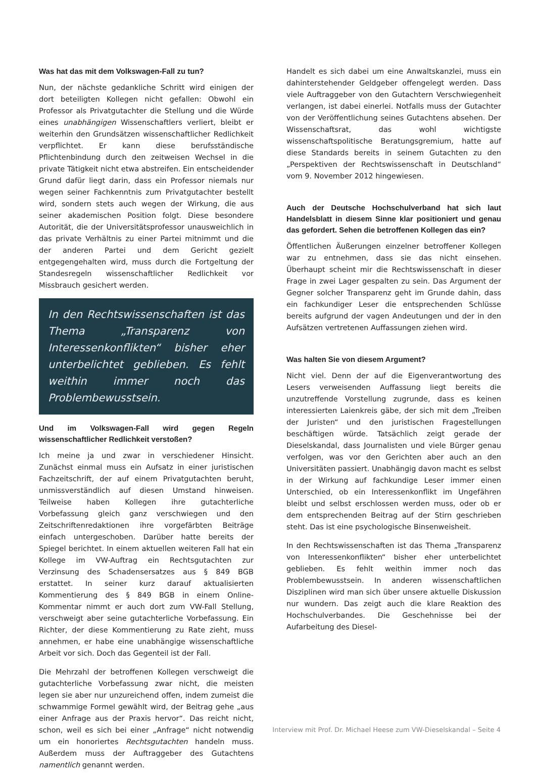Was hat das mit dem Volkswagen-Fall zu tun?
Nun, der nächste gedankliche Schritt wird einigen der dort beteiligten Kollegen nicht gefallen: Obwohl ein Professor als Privatgutachter die Stellung und die Würde eines unabhängigen Wissenschaftlers verliert, bleibt er weiterhin den Grundsätzen wissenschaftlicher Redlichkeit verpflichtet. Er kann diese berufsständische Pflichtenbindung durch den zeitweisen Wechsel in die private Tätigkeit nicht etwa abstreifen. Ein entscheidender Grund dafür liegt darin, dass ein Professor niemals nur wegen seiner Fachkenntnis zum Privatgutachter bestellt wird, sondern stets auch wegen der Wirkung, die aus seiner akademischen Position folgt. Diese besondere Autorität, die der Universitätsprofessor unausweichlich in das private Verhältnis zu einer Partei mitnimmt und die der anderen Partei und dem Gericht gezielt entgegengehalten wird, muss durch die Fortgeltung der Standesregeln wissenschaftlicher Redlichkeit vor Missbrauch gesichert werden.
In den Rechtswissenschaften ist das Thema „Transparenz von Interessenkonflikten“ bisher eher unterbelichtet geblieben. Es fehlt weithin immer noch das Problembewusstsein.
Und im Volkswagen-Fall wird gegen Regeln wissenschaftlicher Redlichkeit verstoßen?
Ich meine ja und zwar in verschiedener Hinsicht. Zunächst einmal muss ein Aufsatz in einer juristischen Fachzeitschrift, der auf einem Privatgutachten beruht, unmissverständlich auf diesen Umstand hinweisen. Teilweise haben Kollegen ihre gutachterliche Vorbefassung gleich ganz verschwiegen und den Zeitschriftenredaktionen ihre vorgefärbten Beiträge einfach untergeschoben. Darüber hatte bereits der Spiegel berichtet. In einem aktuellen weiteren Fall hat ein Kollege im VW-Auftrag ein Rechtsgutachten zur Verzinsung des Schadensersatzes aus § 849 BGB erstattet. In seiner kurz darauf aktualisierten Kommentierung des § 849 BGB in einem Online-Kommentar nimmt er auch dort zum VW-Fall Stellung, verschweigt aber seine gutachterliche Vorbefassung. Ein Richter, der diese Kommentierung zu Rate zieht, muss annehmen, er habe eine unabhängige wissenschaftliche Arbeit vor sich. Doch das Gegenteil ist der Fall.
Die Mehrzahl der betroffenen Kollegen verschweigt die gutachterliche Vorbefassung zwar nicht, die meisten legen sie aber nur unzureichend offen, indem zumeist die schwammige Formel gewählt wird, der Beitrag gehe „aus einer Anfrage aus der Praxis hervor“. Das reicht nicht, schon, weil es sich bei einer „Anfrage“ nicht notwendig um ein honoriertes Rechtsgutachten handeln muss. Außerdem muss der Auftraggeber des Gutachtens namentlich genannt werden.
Handelt es sich dabei um eine Anwaltskanzlei, muss ein dahinterstehender Geldgeber offengelegt werden. Dass viele Auftraggeber von den Gutachtern Verschwiegenheit verlangen, ist dabei einerlei. Notfalls muss der Gutachter von der Veröffentlichung seines Gutachtens absehen. Der Wissenschaftsrat, das wohl wichtigste wissenschaftspolitische Beratungsgremium, hatte auf diese Standards bereits in seinem Gutachten zu den „Perspektiven der Rechtswissenschaft in Deutschland“ vom 9. November 2012 hingewiesen.
Auch der Deutsche Hochschulverband hat sich laut Handelsblatt in diesem Sinne klar positioniert und genau das gefordert. Sehen die betroffenen Kollegen das ein?
Öffentlichen Äußerungen einzelner betroffener Kollegen war zu entnehmen, dass sie das nicht einsehen. Überhaupt scheint mir die Rechtswissenschaft in dieser Frage in zwei Lager gespalten zu sein. Das Argument der Gegner solcher Transparenz geht im Grunde dahin, dass ein fachkundiger Leser die entsprechenden Schlüsse bereits aufgrund der vagen Andeutungen und der in den Aufsätzen vertretenen Auffassungen ziehen wird.
Was halten Sie von diesem Argument?
Nicht viel. Denn der auf die Eigenverantwortung des Lesers verweisenden Auffassung liegt bereits die unzutreffende Vorstellung zugrunde, dass es keinen interessierten Laienkreis gäbe, der sich mit dem „Treiben der Juristen“ und den juristischen Fragestellungen beschäftigen würde. Tatsächlich zeigt gerade der Dieselskandal, dass Journalisten und viele Bürger genau verfolgen, was vor den Gerichten aber auch an den Universitäten passiert. Unabhängig davon macht es selbst in der Wirkung auf fachkundige Leser immer einen Unterschied, ob ein Interessenkonflikt im Ungefähren bleibt und selbst erschlossen werden muss, oder ob er dem entsprechenden Beitrag auf der Stirn geschrieben steht. Das ist eine psychologische Binsenweisheit.
In den Rechtswissenschaften ist das Thema „Transparenz von Interessenkonflikten“ bisher eher unterbelichtet geblieben. Es fehlt weithin immer noch das Problembewusstsein. In anderen wissenschaftlichen Disziplinen wird man sich über unsere aktuelle Diskussion nur wundern. Das zeigt auch die klare Reaktion des Hochschulverbandes. Die Geschehnisse bei der Aufarbeitung des Diesel-
Interview mit Prof. Dr. Michael Heese zum VW-Dieselskandal – Seite 4